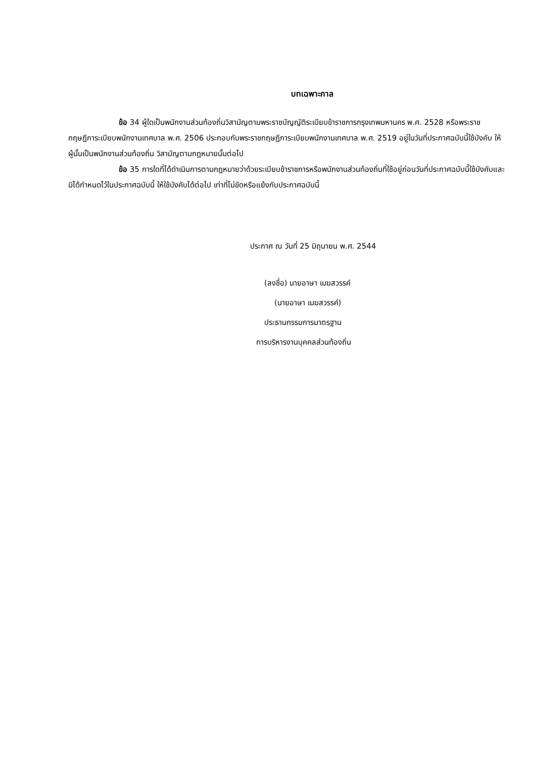บทเฉพาะกาล
ข้อ 34 ผู้ใดเป็นพนักงานส่วนท้องถิ่นวิสามัญตามพระราชบัญญัติระเบียบข้าราชการกรุงเทพมหานคร พ.ศ. 2528 หรือพระราชกฤษฎีการะเบียบพนักงานเทศบาล พ.ศ. 2506 ประกอบกับพระราชกฤษฎีการะเบียบพนักงานเทศบาล พ.ศ. 2519 อยู่ในวันที่ประกาศฉบับนี้ใช้บังคับ ให้ผู้นั้นเป็นพนักงานส่วนท้องถิ่น วิสามัญตามกฎหมายนั้นต่อไป
ข้อ 35 การใดที่ได้ดำเนินการตามกฎหมายว่าด้วยระเบียบข้าราชการหรือพนักงานส่วนท้องถิ่นที่ใช้อยู่ก่อนวันที่ประกาศฉบับนี้ใช้บังคับและมิได้กำหนดไว้ในประกาศฉบับนี้ ให้ใช้บังคับได้ต่อไป เท่าที่ไม่ขัดหรือแย้งกับประกาศฉบับนี้
ประกาศ ณ วันที่ 25 มิถุนายน พ.ศ. 2544
(ลงชื่อ) นายอาษา เมฆสวรรค์
(นายอาษา เมฆสวรรค์)
ประธานกรรมการมาตรฐาน
การบริหารงานบุคคลส่วนท้องถิ่น